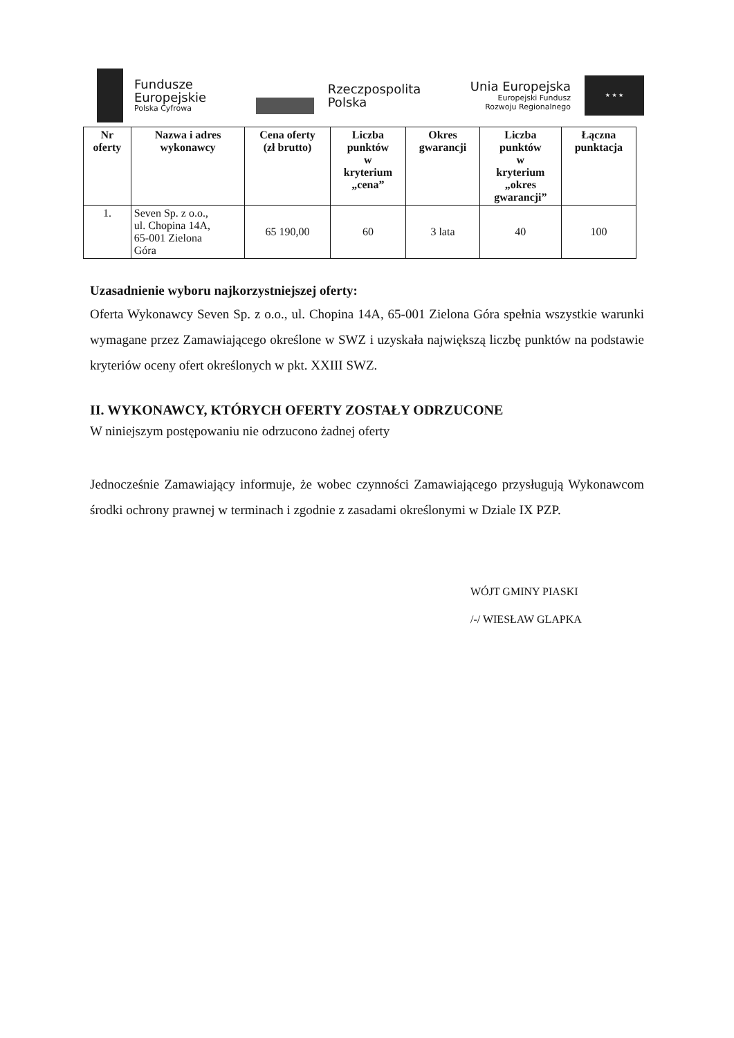Fundusze
Europejskie
Polska Cyfrowa
Rzeczpospolita
Polska
Unia Europejska
Europejski Fundusz
Rozwoju Regionalnego
★ ★ ★
| Nr oferty | Nazwa i adres wykonawcy | Cena oferty (zł brutto) | Liczba punktów w kryterium „cena” | Okres gwarancji | Liczba punktów w kryterium „okres gwarancji” | Łączna punktacja |
| --- | --- | --- | --- | --- | --- | --- |
| 1. | Seven Sp. z o.o., ul. Chopina 14A, 65-001 Zielona Góra | 65 190,00 | 60 | 3 lata | 40 | 100 |
Uzasadnienie wyboru najkorzystniejszej oferty:
Oferta Wykonawcy Seven Sp. z o.o., ul. Chopina 14A, 65-001 Zielona Góra spełnia wszystkie warunki wymagane przez Zamawiającego określone w SWZ i uzyskała największą liczbę punktów na podstawie kryteriów oceny ofert określonych w pkt. XXIII SWZ.
II. WYKONAWCY, KTÓRYCH OFERTY ZOSTAŁY ODRZUCONE
W niniejszym postępowaniu nie odrzucono żadnej oferty
Jednocześnie Zamawiający informuje, że wobec czynności Zamawiającego przysługują Wykonawcom środki ochrony prawnej w terminach i zgodnie z zasadami określonymi w Dziale IX PZP.
WÓJT GMINY PIASKI
/-/ WIESŁAW GLAPKA